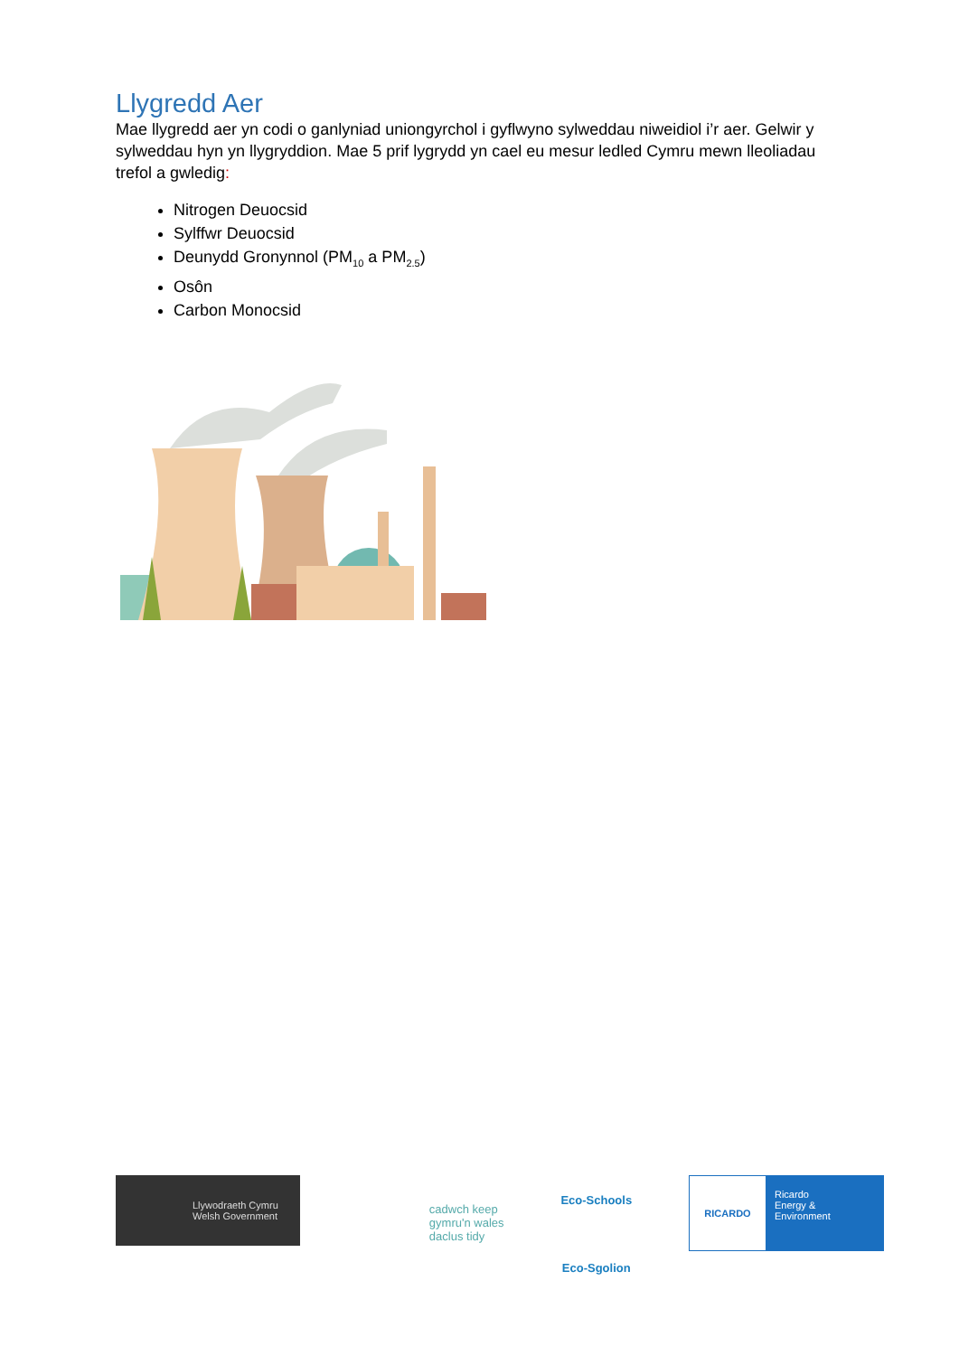Llygredd Aer
Mae llygredd aer yn codi o ganlyniad uniongyrchol i gyflwyno sylweddau niweidiol i’r aer. Gelwir y sylweddau hyn yn llygryddion. Mae 5 prif lygrydd yn cael eu mesur ledled Cymru mewn lleoliadau trefol a gwledig:
Nitrogen Deuocsid
Sylffwr Deuocsid
Deunydd Gronynnol (PM<sub>10</sub> a PM<sub>2.5</sub>)
Osôn
Carbon Monocsid
Llywodraeth Cymru
Welsh Government
cadwch keep
gymru'n wales
daclus tidy
Eco-Schools
Eco-Sgolion
RICARDO
Ricardo
Energy & Environment